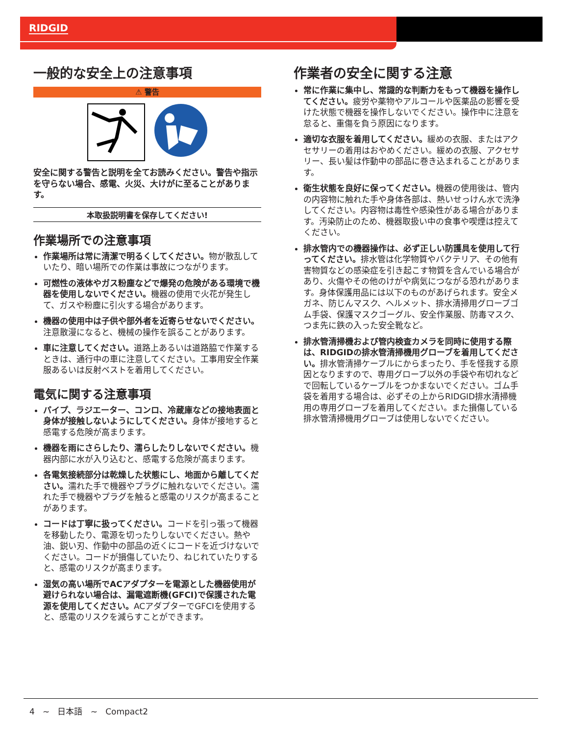RIDGID
一般的な安全上の注意事項
⚠ 警告
安全に関する警告と説明を全てお読みください。警告や指示を守らない場合、感電、火災、大けがに至ることがあります。
本取扱説明書を保存してください!
作業場所での注意事項
作業場所は常に清潔で明るくしてください。物が散乱していたり、暗い場所での作業は事故につながります。
可燃性の液体やガス粉塵などで爆発の危険がある環境で機器を使用しないでください。機器の使用で火花が発生して、ガスや粉塵に引火する場合があります。
機器の使用中は子供や部外者を近寄らせないでください。注意散漫になると、機械の操作を誤ることがあります。
車に注意してください。道路上あるいは道路脇で作業するときは、通行中の車に注意してください。工事用安全作業服あるいは反射ベストを着用してください。
電気に関する注意事項
パイプ、ラジエーター、コンロ、冷蔵庫などの接地表面と身体が接触しないようにしてください。身体が接地すると感電する危険が高まります。
機器を雨にさらしたり、濡らしたりしないでください。機器内部に水が入り込むと、感電する危険が高まります。
各電気接続部分は乾燥した状態にし、地面から離してください。濡れた手で機器やプラグに触れないでください。濡れた手で機器やプラグを触ると感電のリスクが高まることがあります。
コードは丁寧に扱ってください。コードを引っ張って機器を移動したり、電源を切ったりしないでください。熱や油、鋭い刃、作動中の部品の近くにコードを近づけないでください。コードが損傷していたり、ねじれていたりすると、感電のリスクが高まります。
湿気の高い場所でACアダプターを電源とした機器使用が避けられない場合は、漏電遮断機(GFCI)で保護された電源を使用してください。ACアダプターでGFCIを使用すると、感電のリスクを減らすことができます。
作業者の安全に関する注意
常に作業に集中し、常識的な判断力をもって機器を操作してください。疲労や薬物やアルコールや医薬品の影響を受けた状態で機器を操作しないでください。操作中に注意を怠ると、重傷を負う原因になります。
適切な衣服を着用してください。緩めの衣服、またはアクセサリーの着用はおやめください。緩めの衣服、アクセサリー、長い髪は作動中の部品に巻き込まれることがあります。
衛生状態を良好に保ってください。機器の使用後は、管内の内容物に触れた手や身体各部は、熱いせっけん水で洗浄してください。内容物は毒性や感染性がある場合があります。汚染防止のため、機器取扱い中の食事や喫煙は控えてください。
排水管内での機器操作は、必ず正しい防護具を使用して行ってください。排水管は化学物質やバクテリア、その他有害物質などの感染症を引き起こす物質を含んでいる場合があり、火傷やその他のけがや病気につながる恐れがあります。身体保護用品には以下のものがあげられます。安全メガネ、防じんマスク、ヘルメット、排水清掃用グローブゴム手袋、保護マスクゴーグル、安全作業服、防毒マスク、つま先に鉄の入った安全靴など。
排水管清掃機および管内検査カメラを同時に使用する際は、RIDGIDの排水管清掃機用グローブを着用してください。排水管清掃ケーブルにからまったり、手を怪我する原因となりますので、専用グローブ以外の手袋や布切れなどで回転しているケーブルをつかまないでください。ゴム手袋を着用する場合は、必ずその上からRIDGID排水清掃機用の専用グローブを着用してください。また損傷している排水管清掃機用グローブは使用しないでください。
4 ~ 日本語 ~ Compact2